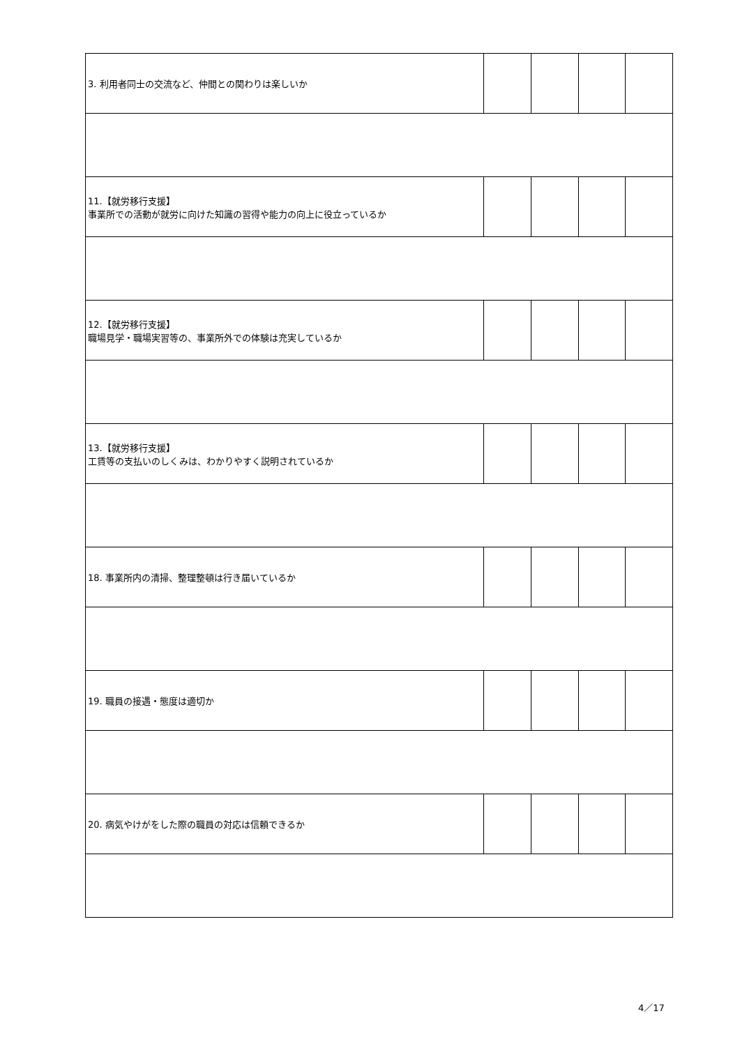| 3. 利用者同士の交流など、仲間との関わりは楽しいか | | | | |
| 11.【就労移行支援】 事業所での活動が就労に向けた知識の習得や能力の向上に役立っているか | | | | |
| 12.【就労移行支援】 職場見学・職場実習等の、事業所外での体験は充実しているか | | | | |
| 13.【就労移行支援】 工賃等の支払いのしくみは、わかりやすく説明されているか | | | | |
| 18. 事業所内の清掃、整理整頓は行き届いているか | | | | |
| 19. 職員の接遇・態度は適切か | | | | |
| 20. 病気やけがをした際の職員の対応は信頼できるか | | | | |
4／17